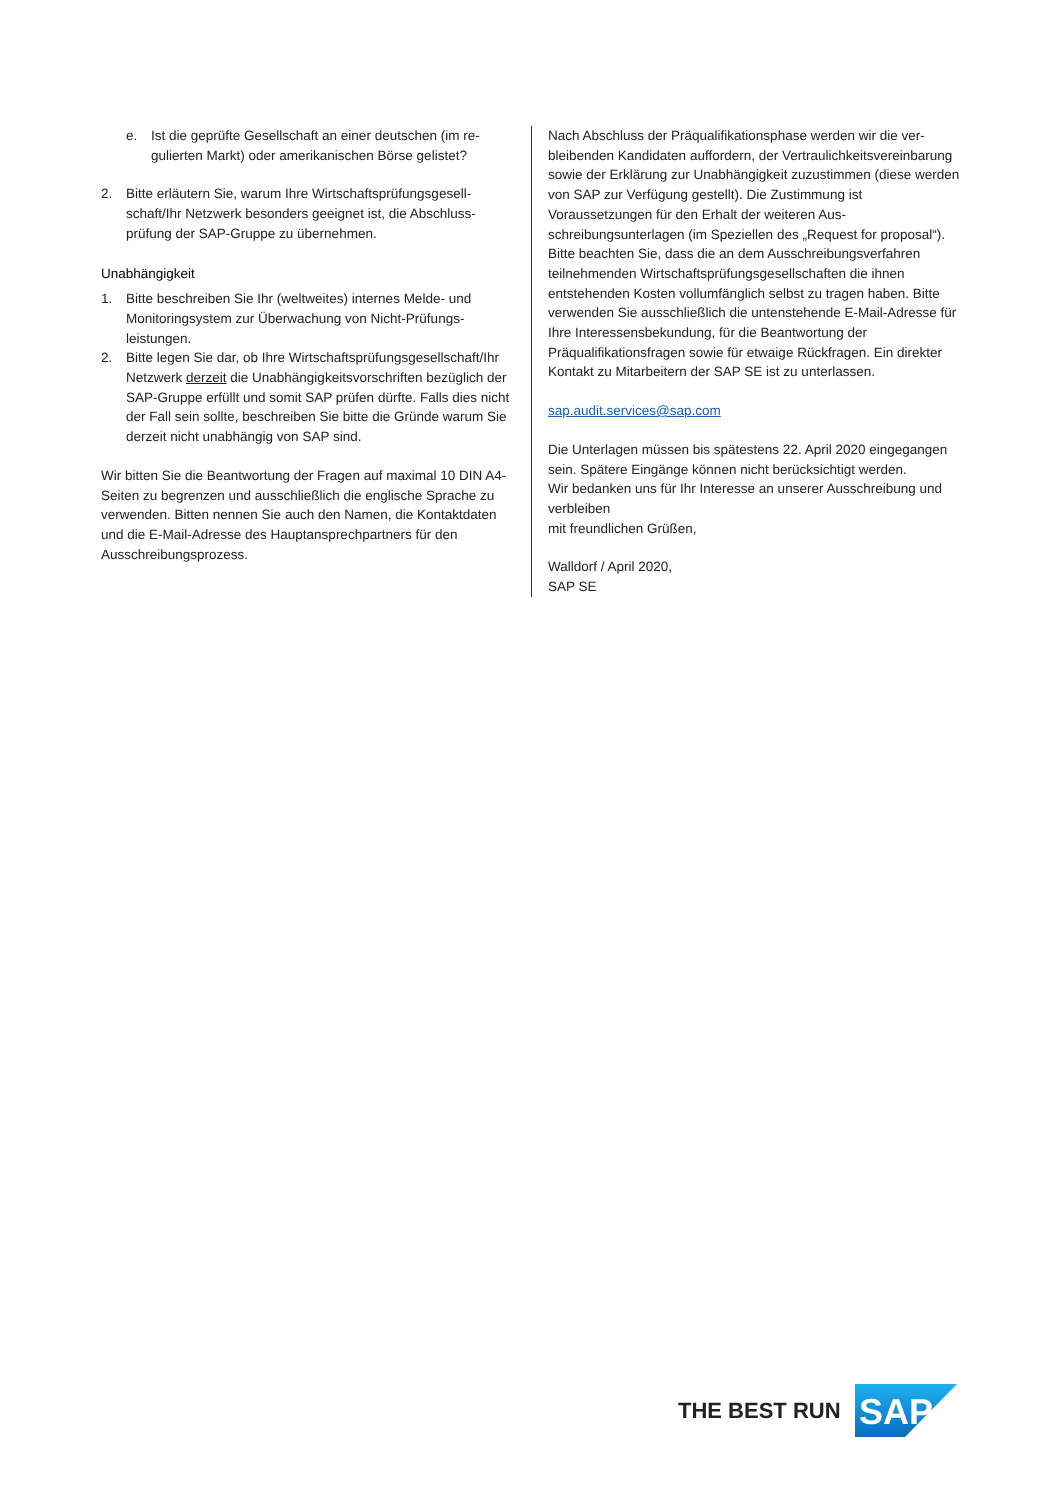e. Ist die geprüfte Gesellschaft an einer deutschen (im re­gulierten Markt) oder amerikanischen Börse gelistet?
2. Bitte erläutern Sie, warum Ihre Wirtschaftsprüfungsgesell­schaft/Ihr Netzwerk besonders geeignet ist, die Abschluss­prüfung der SAP-Gruppe zu übernehmen.
Unabhängigkeit
1. Bitte beschreiben Sie Ihr (weltweites) internes Melde- und Monitoringsystem zur Überwachung von Nicht-Prüfungs­leistungen.
2. Bitte legen Sie dar, ob Ihre Wirtschaftsprüfungsgesell­schaft/Ihr Netzwerk derzeit die Unabhängigkeitsvorschrif­ten bezüglich der SAP-Gruppe erfüllt und somit SAP prüfen dürfte. Falls dies nicht der Fall sein sollte, beschreiben Sie bitte die Gründe warum Sie derzeit nicht unabhängig von SAP sind.
Wir bitten Sie die Beantwortung der Fragen auf maximal 10 DIN A4-Seiten zu begrenzen und ausschließlich die englische Spra­che zu verwenden. Bitten nennen Sie auch den Namen, die Kontaktdaten und die E-Mail-Adresse des Hauptansprechpart­ners für den Ausschreibungsprozess.
Nach Abschluss der Präqualifikationsphase werden wir die ver­bleibenden Kandidaten auffordern, der Vertraulichkeitsverein­barung sowie der Erklärung zur Unabhängigkeit zuzustimmen (diese werden von SAP zur Verfügung gestellt). Die Zustim­mung ist Voraussetzungen für den Erhalt der weiteren Aus­schreibungsunterlagen (im Speziellen des „Request for proposal“).
Bitte beachten Sie, dass die an dem Ausschreibungsverfahren teilnehmenden Wirtschaftsprüfungsgesellschaften die ihnen entstehenden Kosten vollumfänglich selbst zu tragen haben. Bitte verwenden Sie ausschließlich die untenstehende E-Mail-Adresse für Ihre Interessensbekundung, für die Beantwortung der Präqualifikationsfragen sowie für etwaige Rückfragen. Ein direkter Kontakt zu Mitarbeitern der SAP SE ist zu unterlassen.
sap.audit.services@sap.com
Die Unterlagen müssen bis spätestens 22. April 2020 eingegan­gen sein. Spätere Eingänge können nicht berücksichtigt wer­den.
Wir bedanken uns für Ihr Interesse an unserer Ausschreibung und verbleiben
mit freundlichen Grüßen,
Walldorf / April 2020,
SAP SE
THE BEST RUN
SAP